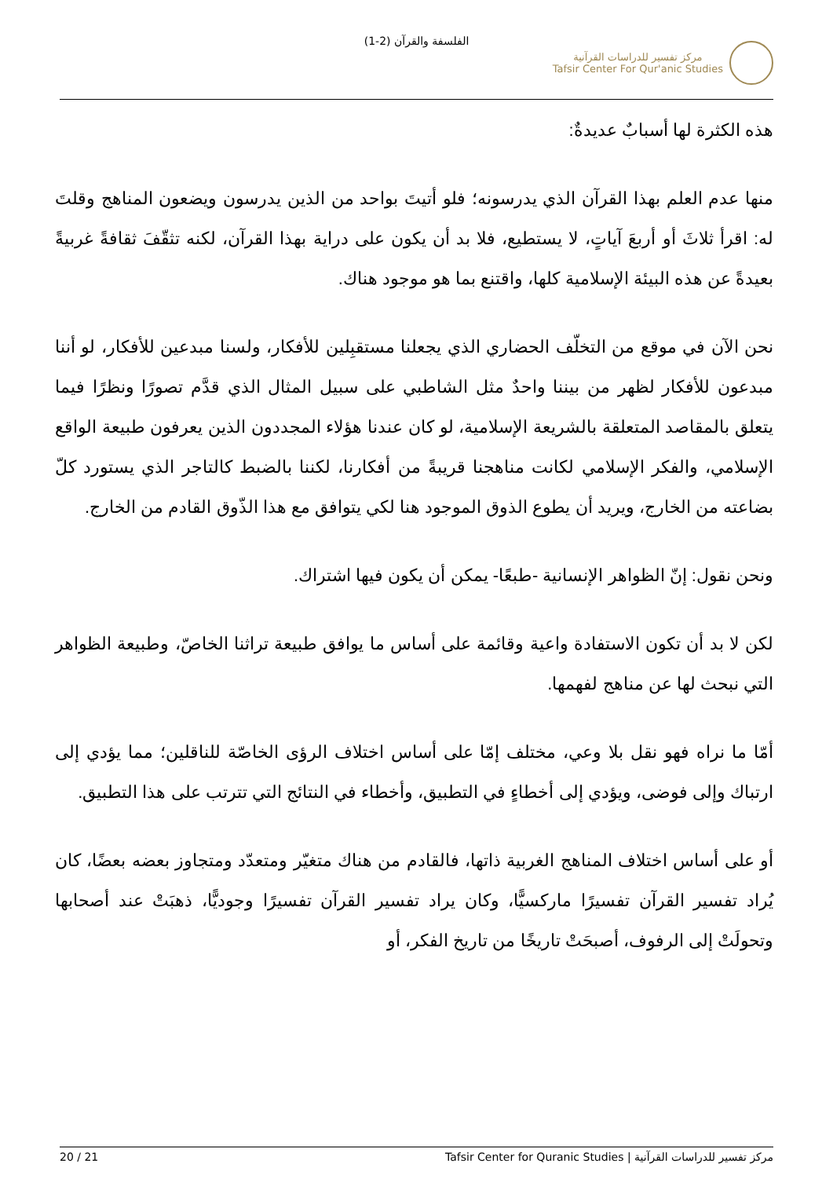الفلسفة والقرآن (2-1)
مركز تفسير للدراسات القرآنية
Tafsir Center For Qur'anic Studies
هذه الكثرة لها أسبابٌ عديدةٌ:
منها عدم العلم بهذا القرآن الذي يدرسونه؛ فلو أتيتَ بواحد من الذين يدرسون ويضعون المناهج وقلتَ له: اقرأ ثلاثَ أو أربعَ آياتٍ، لا يستطيع، فلا بد أن يكون على دراية بهذا القرآن، لكنه تثقّفَ ثقافةً غربيةً بعيدةً عن هذه البيئة الإسلامية كلها، واقتنع بما هو موجود هناك.
نحن الآن في موقع من التخلّف الحضاري الذي يجعلنا مستقبِلين للأفكار، ولسنا مبدعين للأفكار، لو أننا مبدعون للأفكار لظهر من بيننا واحدٌ مثل الشاطبي على سبيل المثال الذي قدَّم تصورًا ونظرًا فيما يتعلق بالمقاصد المتعلقة بالشريعة الإسلامية، لو كان عندنا هؤلاء المجددون الذين يعرفون طبيعة الواقع الإسلامي، والفكر الإسلامي لكانت مناهجنا قريبةً من أفكارنا، لكننا بالضبط كالتاجر الذي يستورد كلّ بضاعته من الخارج، ويريد أن يطوع الذوق الموجود هنا لكي يتوافق مع هذا الذّوق القادم من الخارج.
ونحن نقول: إنّ الظواهر الإنسانية -طبعًا- يمكن أن يكون فيها اشتراك.
لكن لا بد أن تكون الاستفادة واعية وقائمة على أساس ما يوافق طبيعة تراثنا الخاصّ، وطبيعة الظواهر التي نبحث لها عن مناهج لفهمها.
أمّا ما نراه فهو نقل بلا وعي، مختلف إمّا على أساس اختلاف الرؤى الخاصّة للناقلين؛ مما يؤدي إلى ارتباك وإلى فوضى، ويؤدي إلى أخطاءٍ في التطبيق، وأخطاء في النتائج التي تترتب على هذا التطبيق.
أو على أساس اختلاف المناهج الغربية ذاتها، فالقادم من هناك متغيّر ومتعدّد ومتجاوز بعضه بعضًا، كان يُراد تفسير القرآن تفسيرًا ماركسيًّا، وكان يراد تفسير القرآن تفسيرًا وجوديًّا، ذهبَتْ عند أصحابها وتحولَتْ إلى الرفوف، أصبحَتْ تاريخًا من تاريخ الفكر، أو
مركز تفسير للدراسات القرآنية | Tafsir Center for Quranic Studies 20 / 21